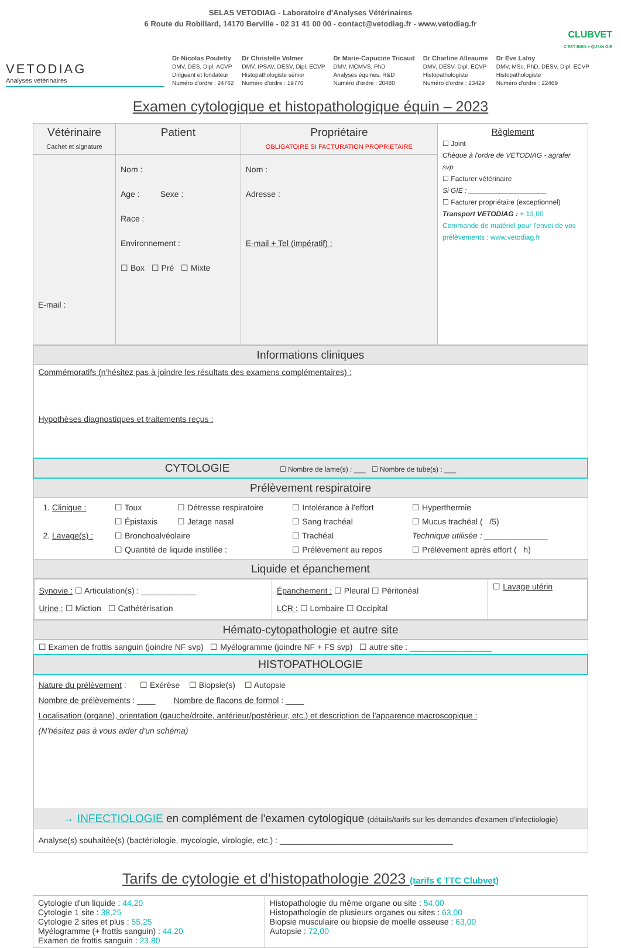SELAS VETODIAG - Laboratoire d'Analyses Vétérinaires
6 Route du Robillard, 14170 Berville - 02 31 41 00 00 - contact@vetodiag.fr - www.vetodiag.fr
CLUBVET
C'EST BIEN + QU'UN GIE
VETODIAG
Analyses vétérinaires
Dr Nicolas Pouletty
DMV, DES, Dipl. ACVP
Dirigeant et fondateur
Numéro d'ordre : 24762
Dr Christelle Volmer
DMV, IPSAV, DESV, Dipl. ECVP
Histopathologiste sénior
Numéro d'ordre : 19770
Dr Marie-Capucine Tricaud
DMV, MCMVS, PhD
Analyses équines, R&D
Numéro d'ordre : 20480
Dr Charline Alleaume
DMV, DESV, Dipl. ECVP
Histopathologiste
Numéro d'ordre : 23429
Dr Eve Laloy
DMV, MSc, PhD, DESV, Dipl. ECVP
Histopathologiste
Numéro d'ordre : 22469
Examen cytologique et histopathologique équin – 2023
| Vétérinaire Cachet et signature | Patient | Propriétaire OBLIGATOIRE SI FACTURATION PROPRIETAIRE | Règlement ☐ Joint Chèque à l'ordre de VETODIAG - agrafer svp ☐ Facturer vétérinaire Si GIE : ____________________ ☐ Facturer propriétaire (exceptionnel) Transport VETODIAG : + 13,00 Commande de matériel pour l'envoi de vos prélèvements : www.vetodiag.fr |
| E-mail : | Nom : Age : Sexe : Race : Environnement : ☐ Box ☐ Pré ☐ Mixte | Nom : Adresse : E-mail + Tel (impératif) : | |
| Informations cliniques |
| Commémoratifs (n'hésitez pas à joindre les résultats des examens complémentaires) : Hypothèses diagnostiques et traitements reçus : |
| CYTOLOGIE ☐ Nombre de lame(s) : ___ ☐ Nombre de tube(s) : ___ |
| Prélèvement respiratoire |
| / 1. Clinique : / ☐ Toux / ☐ Détresse respiratoire / ☐ Intolérance à l'effort / ☐ Hyperthermie / / / ☐ Épistaxis / ☐ Jetage nasal / ☐ Sang trachéal / ☐ Mucus trachéal ( /5) / / 2. Lavage(s) : / ☐ Bronchoalvéolaire / / ☐ Trachéal / Technique utilisée : ______________ / / / ☐ Quantité de liquide instillée : / / ☐ Prélèvement au repos / ☐ Prélèvement après effort ( h) / |
| Liquide et épanchement |
| / Synovie : ☐ Articulation(s) : ____________ Urine : ☐ Miction ☐ Cathétérisation / Épanchement : ☐ Pleural ☐ Péritonéal LCR : ☐ Lombaire ☐ Occipital / ☐ Lavage utérin / |
| Hémato-cytopathologie et autre site |
| ☐ Examen de frottis sanguin (joindre NF svp) ☐ Myélogramme (joindre NF + FS svp) ☐ autre site : __________________ |
| HISTOPATHOLOGIE |
| Nature du prélèvement : ☐ Exérèse ☐ Biopsie(s) ☐ Autopsie Nombre de prélèvements : ____ Nombre de flacons de formol : ____ Localisation (organe), orientation (gauche/droite, antérieur/postérieur, etc.) et description de l'apparence macroscopique : (N'hésitez pas à vous aider d'un schéma) |
| → INFECTIOLOGIE en complément de l'examen cytologique (détails/tarifs sur les demandes d'examen d'infectiologie) |
| Analyse(s) souhaitée(s) (bactériologie, mycologie, virologie, etc.) : ______________________________________ |
Tarifs de cytologie et d'histopathologie 2023 (tarifs € TTC Clubvet)
| Cytologie d'un liquide : 44,20 Cytologie 1 site : 38,25 Cytologie 2 sites et plus : 55,25 Myélogramme (+ frottis sanguin) : 44,20 Examen de frottis sanguin : 23,80 | Histopathologie du même organe ou site : 54,00 Histopathologie de plusieurs organes ou sites : 63,00 Biopsie musculaire ou biopsie de moelle osseuse : 63,00 Autopsie : 72,00 |